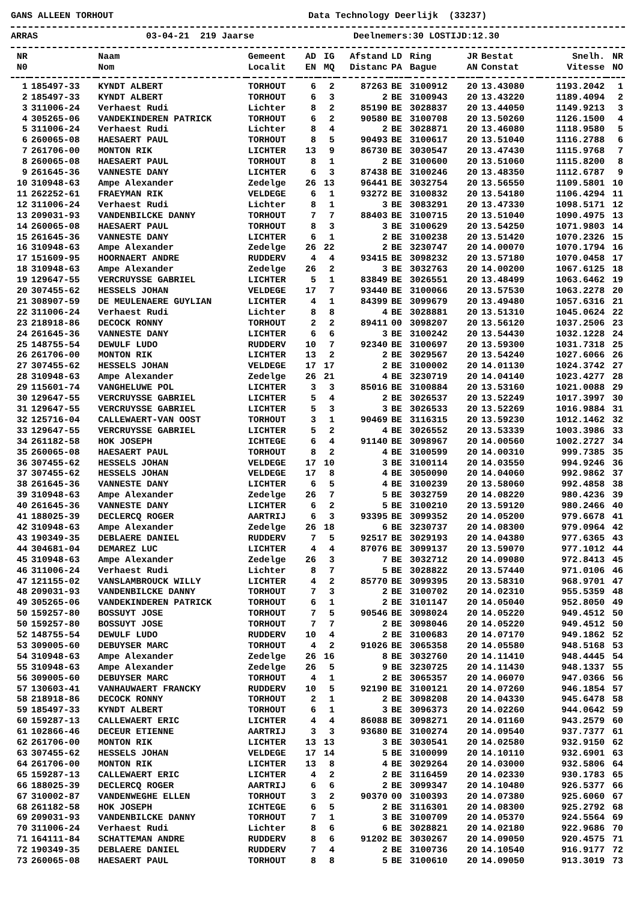GANS ALLEEN TORHOUT Data Technology Deerlijk (33237)
ARRAS 03-04-21 219 Jaarse Deelnemers:30 LOSTIJD:12.30
| NR | | Naam | Gemeent | AD | IG | Afstand | LD | Ring | JR | Bestat | Snelh. | NR |
| --- | --- | --- | --- | --- | --- | --- | --- | --- | --- | --- | --- | --- |
| N0 | | Nom | Localit | EN | MQ | Distanc | PA | Bague | AN | Constat | Vitesse | NO |
| 1 | 185497-33 | KYNDT ALBERT | TORHOUT | 6 | 2 | 87263 | BE | 3100912 | 20 | 13.43080 | 1193.2042 | 1 |
| 2 | 185497-33 | KYNDT ALBERT | TORHOUT | 6 | 3 | 2 | BE | 3100943 | 20 | 13.43220 | 1189.4094 | 2 |
| 3 | 311006-24 | Verhaest Rudi | Lichter | 8 | 2 | 85190 | BE | 3028837 | 20 | 13.44050 | 1149.9213 | 3 |
| 4 | 305265-06 | VANDEKINDEREN PATRICK | TORHOUT | 6 | 2 | 90580 | BE | 3100708 | 20 | 13.50260 | 1126.1500 | 4 |
| 5 | 311006-24 | Verhaest Rudi | Lichter | 8 | 4 | 2 | BE | 3028871 | 20 | 13.46080 | 1118.9580 | 5 |
| 6 | 260065-08 | HAESAERT PAUL | TORHOUT | 8 | 5 | 90493 | BE | 3100617 | 20 | 13.51040 | 1116.2788 | 6 |
| 7 | 261706-00 | MONTON RIK | LICHTER | 13 | 9 | 86730 | BE | 3030547 | 20 | 13.47430 | 1115.9768 | 7 |
| 8 | 260065-08 | HAESAERT PAUL | TORHOUT | 8 | 1 | 2 | BE | 3100600 | 20 | 13.51060 | 1115.8200 | 8 |
| 9 | 261645-36 | VANNESTE DANY | LICHTER | 6 | 3 | 87438 | BE | 3100246 | 20 | 13.48350 | 1112.6787 | 9 |
| 10 | 310948-63 | Ampe Alexander | Zedelge | 26 | 13 | 96441 | BE | 3032754 | 20 | 13.56550 | 1109.5801 | 10 |
| 11 | 262252-61 | FRAEYMAN RIK | VELDEGE | 6 | 1 | 93272 | BE | 3100832 | 20 | 13.54180 | 1106.4294 | 11 |
| 12 | 311006-24 | Verhaest Rudi | Lichter | 8 | 1 | 3 | BE | 3083291 | 20 | 13.47330 | 1098.5171 | 12 |
| 13 | 209031-93 | VANDENBILCKE DANNY | TORHOUT | 7 | 7 | 88403 | BE | 3100715 | 20 | 13.51040 | 1090.4975 | 13 |
| 14 | 260065-08 | HAESAERT PAUL | TORHOUT | 8 | 3 | 3 | BE | 3100629 | 20 | 13.54250 | 1071.9803 | 14 |
| 15 | 261645-36 | VANNESTE DANY | LICHTER | 6 | 1 | 2 | BE | 3100238 | 20 | 13.51420 | 1070.2326 | 15 |
| 16 | 310948-63 | Ampe Alexander | Zedelge | 26 | 22 | 2 | BE | 3230747 | 20 | 14.00070 | 1070.1794 | 16 |
| 17 | 151609-95 | HOORNAERT ANDRE | RUDDERV | 4 | 4 | 93415 | BE | 3098232 | 20 | 13.57180 | 1070.0458 | 17 |
| 18 | 310948-63 | Ampe Alexander | Zedelge | 26 | 2 | 3 | BE | 3032763 | 20 | 14.00200 | 1067.6125 | 18 |
| 19 | 129647-55 | VERCRUYSSE GABRIEL | LICHTER | 5 | 1 | 83849 | BE | 3026551 | 20 | 13.48499 | 1063.6462 | 19 |
| 20 | 307455-62 | HESSELS JOHAN | VELDEGE | 17 | 7 | 93440 | BE | 3100066 | 20 | 13.57530 | 1063.2278 | 20 |
| 21 | 308907-59 | DE MEULENAERE GUYLIAN | LICHTER | 4 | 1 | 84399 | BE | 3099679 | 20 | 13.49480 | 1057.6316 | 21 |
| 22 | 311006-24 | Verhaest Rudi | Lichter | 8 | 8 | 4 | BE | 3028881 | 20 | 13.51310 | 1045.0624 | 22 |
| 23 | 218918-86 | DECOCK RONNY | TORHOUT | 2 | 2 | 89411 | 00 | 3098207 | 20 | 13.56120 | 1037.2506 | 23 |
| 24 | 261645-36 | VANNESTE DANY | LICHTER | 6 | 6 | 3 | BE | 3100242 | 20 | 13.54430 | 1032.1228 | 24 |
| 25 | 148755-54 | DEWULF LUDO | RUDDERV | 10 | 7 | 92340 | BE | 3100697 | 20 | 13.59300 | 1031.7318 | 25 |
| 26 | 261706-00 | MONTON RIK | LICHTER | 13 | 2 | 2 | BE | 3029567 | 20 | 13.54240 | 1027.6066 | 26 |
| 27 | 307455-62 | HESSELS JOHAN | VELDEGE | 17 | 17 | 2 | BE | 3100002 | 20 | 14.01130 | 1024.3742 | 27 |
| 28 | 310948-63 | Ampe Alexander | Zedelge | 26 | 21 | 4 | BE | 3230719 | 20 | 14.04140 | 1023.4277 | 28 |
| 29 | 115601-74 | VANGHELUWE POL | LICHTER | 3 | 3 | 85016 | BE | 3100884 | 20 | 13.53160 | 1021.0088 | 29 |
| 30 | 129647-55 | VERCRUYSSE GABRIEL | LICHTER | 5 | 4 | 2 | BE | 3026537 | 20 | 13.52249 | 1017.3997 | 30 |
| 31 | 129647-55 | VERCRUYSSE GABRIEL | LICHTER | 5 | 3 | 3 | BE | 3026533 | 20 | 13.52269 | 1016.9884 | 31 |
| 32 | 125716-04 | CALLEWAERT-VAN OOST | TORHOUT | 3 | 1 | 90469 | BE | 3116315 | 20 | 13.59230 | 1012.1462 | 32 |
| 33 | 129647-55 | VERCRUYSSE GABRIEL | LICHTER | 5 | 2 | 4 | BE | 3026552 | 20 | 13.53339 | 1003.3986 | 33 |
| 34 | 261182-58 | HOK JOSEPH | ICHTEGE | 6 | 4 | 91140 | BE | 3098967 | 20 | 14.00560 | 1002.2727 | 34 |
| 35 | 260065-08 | HAESAERT PAUL | TORHOUT | 8 | 2 | 4 | BE | 3100599 | 20 | 14.00310 | 999.7385 | 35 |
| 36 | 307455-62 | HESSELS JOHAN | VELDEGE | 17 | 10 | 3 | BE | 3100114 | 20 | 14.03550 | 994.9246 | 36 |
| 37 | 307455-62 | HESSELS JOHAN | VELDEGE | 17 | 8 | 4 | BE | 3050090 | 20 | 14.04060 | 992.9862 | 37 |
| 38 | 261645-36 | VANNESTE DANY | LICHTER | 6 | 5 | 4 | BE | 3100239 | 20 | 13.58060 | 992.4858 | 38 |
| 39 | 310948-63 | Ampe Alexander | Zedelge | 26 | 7 | 5 | BE | 3032759 | 20 | 14.08220 | 980.4236 | 39 |
| 40 | 261645-36 | VANNESTE DANY | LICHTER | 6 | 2 | 5 | BE | 3100210 | 20 | 13.59120 | 980.2466 | 40 |
| 41 | 188025-39 | DECLERCQ ROGER | AARTRIJ | 6 | 3 | 93395 | BE | 3099352 | 20 | 14.05200 | 979.6678 | 41 |
| 42 | 310948-63 | Ampe Alexander | Zedelge | 26 | 18 | 6 | BE | 3230737 | 20 | 14.08300 | 979.0964 | 42 |
| 43 | 190349-35 | DEBLAERE DANIEL | RUDDERV | 7 | 5 | 92517 | BE | 3029193 | 20 | 14.04380 | 977.6365 | 43 |
| 44 | 304681-04 | DEMAREZ LUC | LICHTER | 4 | 4 | 87076 | BE | 3099137 | 20 | 13.59070 | 977.1012 | 44 |
| 45 | 310948-63 | Ampe Alexander | Zedelge | 26 | 3 | 7 | BE | 3032712 | 20 | 14.09080 | 972.8413 | 45 |
| 46 | 311006-24 | Verhaest Rudi | Lichter | 8 | 7 | 5 | BE | 3028822 | 20 | 13.57440 | 971.0106 | 46 |
| 47 | 121155-02 | VANSLAMBROUCK WILLY | LICHTER | 4 | 2 | 85770 | BE | 3099395 | 20 | 13.58310 | 968.9701 | 47 |
| 48 | 209031-93 | VANDENBILCKE DANNY | TORHOUT | 7 | 3 | 2 | BE | 3100702 | 20 | 14.02310 | 955.5359 | 48 |
| 49 | 305265-06 | VANDEKINDEREN PATRICK | TORHOUT | 6 | 1 | 2 | BE | 3101147 | 20 | 14.05040 | 952.8050 | 49 |
| 50 | 159257-80 | BOSSUYT JOSE | TORHOUT | 7 | 5 | 90546 | BE | 3098024 | 20 | 14.05220 | 949.4512 | 50 |
| 50 | 159257-80 | BOSSUYT JOSE | TORHOUT | 7 | 7 | 2 | BE | 3098046 | 20 | 14.05220 | 949.4512 | 50 |
| 52 | 148755-54 | DEWULF LUDO | RUDDERV | 10 | 4 | 2 | BE | 3100683 | 20 | 14.07170 | 949.1862 | 52 |
| 53 | 309005-60 | DEBUYSER MARC | TORHOUT | 4 | 2 | 91026 | BE | 3065358 | 20 | 14.05580 | 948.5168 | 53 |
| 54 | 310948-63 | Ampe Alexander | Zedelge | 26 | 16 | 8 | BE | 3032760 | 20 | 14.11410 | 948.4445 | 54 |
| 55 | 310948-63 | Ampe Alexander | Zedelge | 26 | 5 | 9 | BE | 3230725 | 20 | 14.11430 | 948.1337 | 55 |
| 56 | 309005-60 | DEBUYSER MARC | TORHOUT | 4 | 1 | 2 | BE | 3065357 | 20 | 14.06070 | 947.0366 | 56 |
| 57 | 130603-41 | VANHAUWAERT FRANCKY | RUDDERV | 10 | 5 | 92190 | BE | 3100121 | 20 | 14.07260 | 946.1854 | 57 |
| 58 | 218918-86 | DECOCK RONNY | TORHOUT | 2 | 1 | 2 | BE | 3098208 | 20 | 14.04330 | 945.6478 | 58 |
| 59 | 185497-33 | KYNDT ALBERT | TORHOUT | 6 | 1 | 3 | BE | 3096373 | 20 | 14.02260 | 944.0642 | 59 |
| 60 | 159287-13 | CALLEWAERT ERIC | LICHTER | 4 | 4 | 86088 | BE | 3098271 | 20 | 14.01160 | 943.2579 | 60 |
| 61 | 102866-46 | DECEUR ETIENNE | AARTRIJ | 3 | 3 | 93680 | BE | 3100274 | 20 | 14.09540 | 937.7377 | 61 |
| 62 | 261706-00 | MONTON RIK | LICHTER | 13 | 13 | 3 | BE | 3030541 | 20 | 14.02580 | 932.9150 | 62 |
| 63 | 307455-62 | HESSELS JOHAN | VELDEGE | 17 | 14 | 5 | BE | 3100099 | 20 | 14.10110 | 932.6901 | 63 |
| 64 | 261706-00 | MONTON RIK | LICHTER | 13 | 8 | 4 | BE | 3029264 | 20 | 14.03000 | 932.5806 | 64 |
| 65 | 159287-13 | CALLEWAERT ERIC | LICHTER | 4 | 2 | 2 | BE | 3116459 | 20 | 14.02330 | 930.1783 | 65 |
| 66 | 188025-39 | DECLERCQ ROGER | AARTRIJ | 6 | 6 | 2 | BE | 3099347 | 20 | 14.10480 | 926.5377 | 66 |
| 67 | 310002-87 | VANDENWEGHE ELLEN | TORHOUT | 3 | 2 | 90370 | 00 | 3100393 | 20 | 14.07380 | 925.6060 | 67 |
| 68 | 261182-58 | HOK JOSEPH | ICHTEGE | 6 | 5 | 2 | BE | 3116301 | 20 | 14.08300 | 925.2792 | 68 |
| 69 | 209031-93 | VANDENBILCKE DANNY | TORHOUT | 7 | 1 | 3 | BE | 3100709 | 20 | 14.05370 | 924.5564 | 69 |
| 70 | 311006-24 | Verhaest Rudi | Lichter | 8 | 6 | 6 | BE | 3028821 | 20 | 14.02180 | 922.9686 | 70 |
| 71 | 164111-84 | SCHATTEMAN ANDRE | RUDDERV | 8 | 6 | 91202 | BE | 3030267 | 20 | 14.09050 | 920.4575 | 71 |
| 72 | 190349-35 | DEBLAERE DANIEL | RUDDERV | 7 | 4 | 2 | BE | 3100736 | 20 | 14.10540 | 916.9177 | 72 |
| 73 | 260065-08 | HAESAERT PAUL | TORHOUT | 8 | 8 | 5 | BE | 3100610 | 20 | 14.09050 | 913.3019 | 73 |